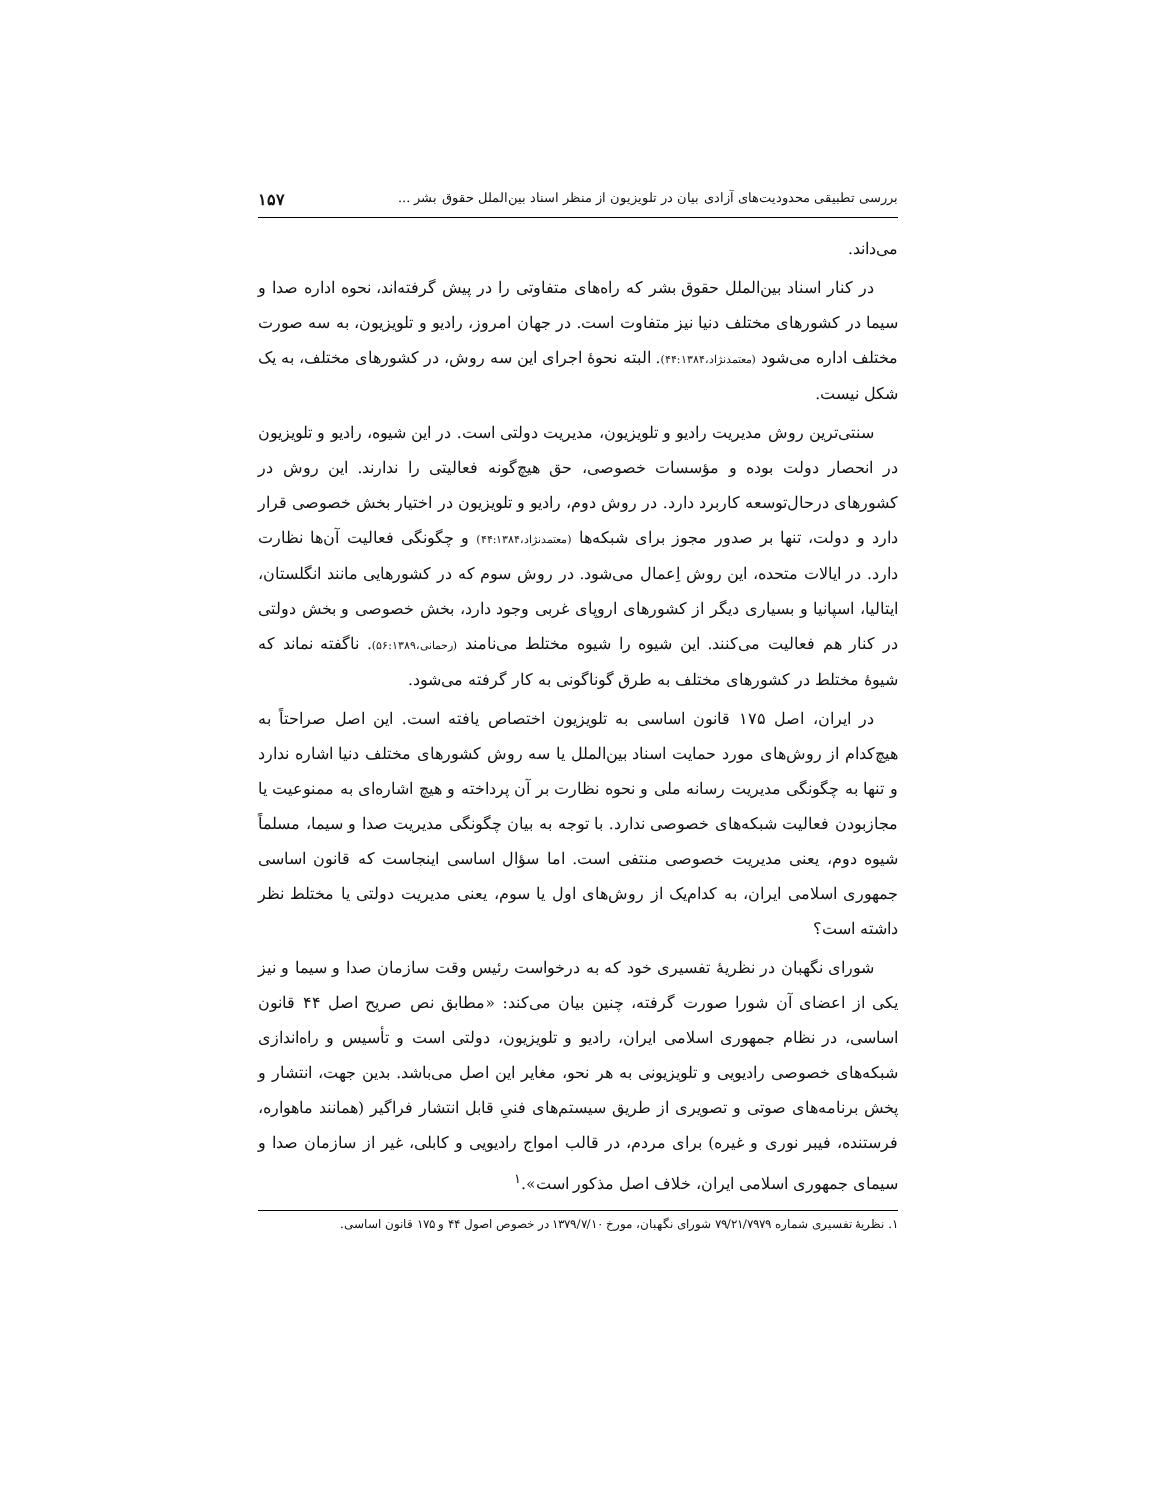بررسی تطبیقی محدودیت‌های آزادی بیان در تلویزیون از منظر اسناد بین‌الملل حقوق بشر ... ۱۵۷
می‌داند.
در کنار اسناد بین‌الملل حقوق بشر که راه‌های متفاوتی را در پیش گرفته‌اند، نحوه اداره صدا و سیما در کشورهای مختلف دنیا نیز متفاوت است. در جهان امروز، رادیو و تلویزیون، به سه صورت مختلف اداره می‌شود (معتمدنژاد،۴۴:۱۳۸۴). البته نحوهٔ اجرای این سه روش، در کشورهای مختلف، به یک شکل نیست.
سنتی‌ترین روش مدیریت رادیو و تلویزیون، مدیریت دولتی است. در این شیوه، رادیو و تلویزیون در انحصار دولت بوده و مؤسسات خصوصی، حق هیچ‌گونه فعالیتی را ندارند. این روش در کشورهای درحال‌توسعه کاربرد دارد. در روش دوم، رادیو و تلویزیون در اختیار بخش خصوصی قرار دارد و دولت، تنها بر صدور مجوز برای شبکه‌ها (معتمدنژاد،۴۴:۱۳۸۴) و چگونگی فعالیت آن‌ها نظارت دارد. در ایالات متحده، این روش اِعمال می‌شود. در روش سوم که در کشورهایی مانند انگلستان، ایتالیا، اسپانیا و بسیاری دیگر از کشورهای اروپای غربی وجود دارد، بخش خصوصی و بخش دولتی در کنار هم فعالیت می‌کنند. این شیوه را شیوه مختلط می‌نامند (رحمانی،۵۶:۱۳۸۹). ناگفته نماند که شیوهٔ مختلط در کشورهای مختلف به طرق گوناگونی به کار گرفته می‌شود.
در ایران، اصل ۱۷۵ قانون اساسی به تلویزیون اختصاص یافته است. این اصل صراحتاً به هیچ‌کدام از روش‌های مورد حمایت اسناد بین‌الملل یا سه روش کشورهای مختلف دنیا اشاره ندارد و تنها به چگونگی مدیریت رسانه ملی و نحوه نظارت بر آن پرداخته و هیچ اشاره‌ای به ممنوعیت یا مجازبودن فعالیت شبکه‌های خصوصی ندارد. با توجه به بیان چگونگی مدیریت صدا و سیما، مسلماً شیوه دوم، یعنی مدیریت خصوصی منتفی است. اما سؤال اساسی اینجاست که قانون اساسی جمهوری اسلامی ایران، به کدام‌یک از روش‌های اول یا سوم، یعنی مدیریت دولتی یا مختلط نظر داشته است؟
شورای نگهبان در نظریهٔ تفسیری خود که به درخواست رئیس وقت سازمان صدا و سیما و نیز یکی از اعضای آن شورا صورت گرفته، چنین بیان می‌کند: «مطابق نص صریح اصل ۴۴ قانون اساسی، در نظام جمهوری اسلامی ایران، رادیو و تلویزیون، دولتی است و تأسیس و راه‌اندازی شبکه‌های خصوصی رادیویی و تلویزیونی به هر نحو، مغایر این اصل می‌باشد. بدین جهت، انتشار و پخش برنامه‌های صوتی و تصویری از طریق سیستم‌های فنیِ قابل انتشار فراگیر (همانند ماهواره، فرستنده، فیبر نوری و غیره) برای مردم، در قالب امواج رادیویی و کابلی، غیر از سازمان صدا و سیمای جمهوری اسلامی ایران، خلاف اصل مذکور است».<sup>۱</sup>
۱. نظریهٔ تفسیری شماره ۷۹/۲۱/۷۹۷۹ شورای نگهبان، مورخ ۱۳۷۹/۷/۱۰ در خصوص اصول ۴۴ و ۱۷۵ قانون اساسی.